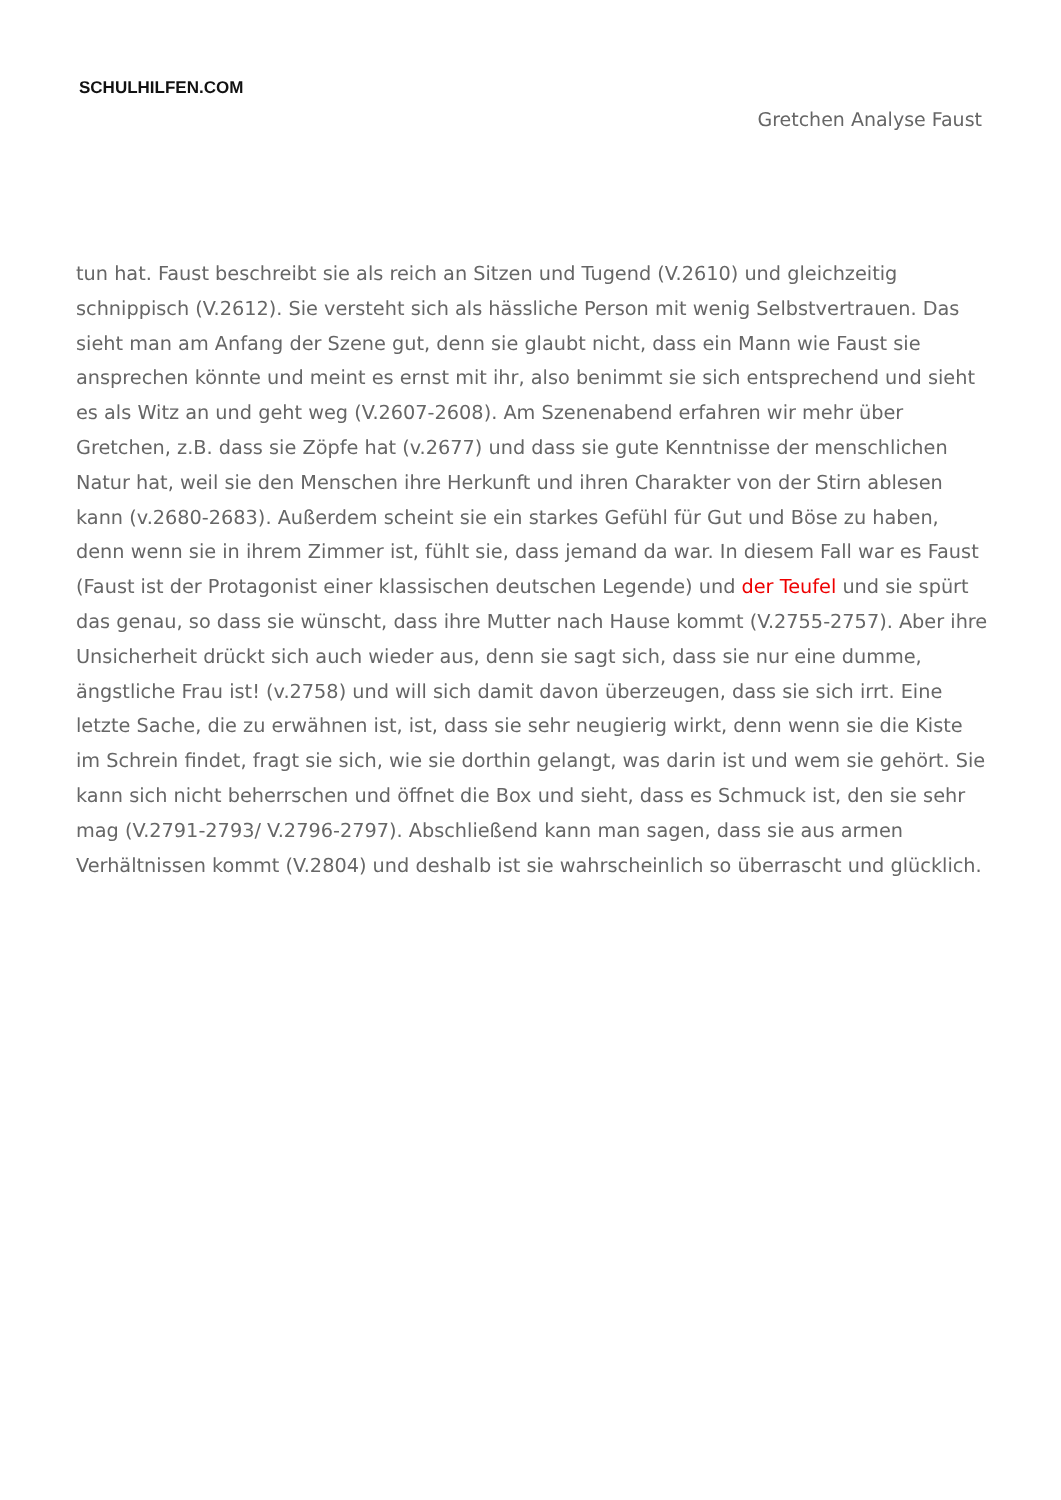SCHULHILFEN.COM
Gretchen Analyse Faust
tun hat. Faust beschreibt sie als reich an Sitzen und Tugend (V.2610) und gleichzeitig schnippisch (V.2612). Sie versteht sich als hässliche Person mit wenig Selbstvertrauen. Das sieht man am Anfang der Szene gut, denn sie glaubt nicht, dass ein Mann wie Faust sie ansprechen könnte und meint es ernst mit ihr, also benimmt sie sich entsprechend und sieht es als Witz an und geht weg (V.2607-2608). Am Szenenabend erfahren wir mehr über Gretchen, z.B. dass sie Zöpfe hat (v.2677) und dass sie gute Kenntnisse der menschlichen Natur hat, weil sie den Menschen ihre Herkunft und ihren Charakter von der Stirn ablesen kann (v.2680-2683). Außerdem scheint sie ein starkes Gefühl für Gut und Böse zu haben, denn wenn sie in ihrem Zimmer ist, fühlt sie, dass jemand da war. In diesem Fall war es Faust (Faust ist der Protagonist einer klassischen deutschen Legende) und der Teufel und sie spürt das genau, so dass sie wünscht, dass ihre Mutter nach Hause kommt (V.2755-2757). Aber ihre Unsicherheit drückt sich auch wieder aus, denn sie sagt sich, dass sie nur eine dumme, ängstliche Frau ist! (v.2758) und will sich damit davon überzeugen, dass sie sich irrt. Eine letzte Sache, die zu erwähnen ist, ist, dass sie sehr neugierig wirkt, denn wenn sie die Kiste im Schrein findet, fragt sie sich, wie sie dorthin gelangt, was darin ist und wem sie gehört. Sie kann sich nicht beherrschen und öffnet die Box und sieht, dass es Schmuck ist, den sie sehr mag (V.2791-2793/ V.2796-2797). Abschließend kann man sagen, dass sie aus armen Verhältnissen kommt (V.2804) und deshalb ist sie wahrscheinlich so überrascht und glücklich.